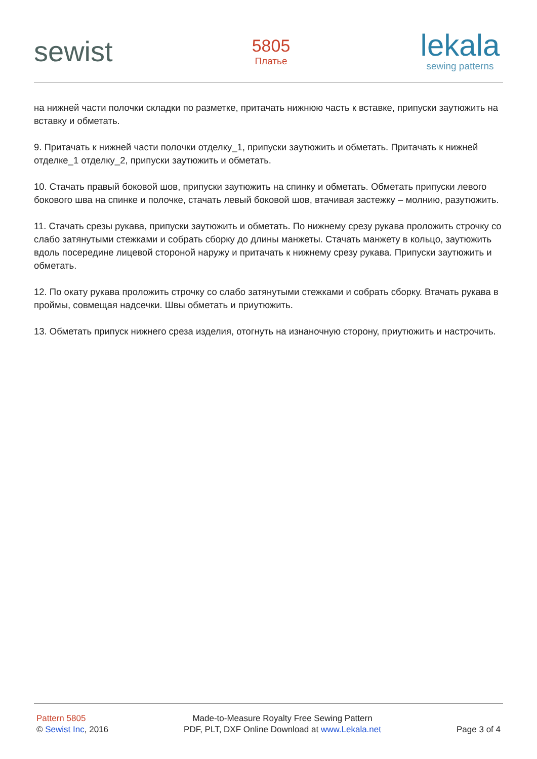sewist
5805
Платье
lekala
sewing patterns
на нижней части полочки складки по разметке, притачать нижнюю часть к вставке, припуски заутюжить на вставку и обметать.
9. Притачать к нижней части полочки отделку_1, припуски заутюжить и обметать. Притачать к нижней отделке_1 отделку_2, припуски заутюжить и обметать.
10. Стачать правый боковой шов, припуски заутюжить на спинку и обметать. Обметать припуски левого бокового шва на спинке и полочке, стачать левый боковой шов, втачивая застежку – молнию, разутюжить.
11. Стачать срезы рукава, припуски заутюжить и обметать. По нижнему срезу рукава проложить строчку со слабо затянутыми стежками и собрать сборку до длины манжеты. Стачать манжету в кольцо, заутюжить вдоль посередине лицевой стороной наружу и притачать к нижнему срезу рукава. Припуски заутюжить и обметать.
12. По окату рукава проложить строчку со слабо затянутыми стежками и собрать сборку. Втачать рукава в проймы, совмещая надсечки. Швы обметать и приутюжить.
13. Обметать припуск нижнего среза изделия, отогнуть на изнаночную сторону, приутюжить и настрочить.
Pattern 5805
© Sewist Inc, 2016
Made-to-Measure Royalty Free Sewing Pattern
PDF, PLT, DXF Online Download at www.Lekala.net
Page 3 of 4